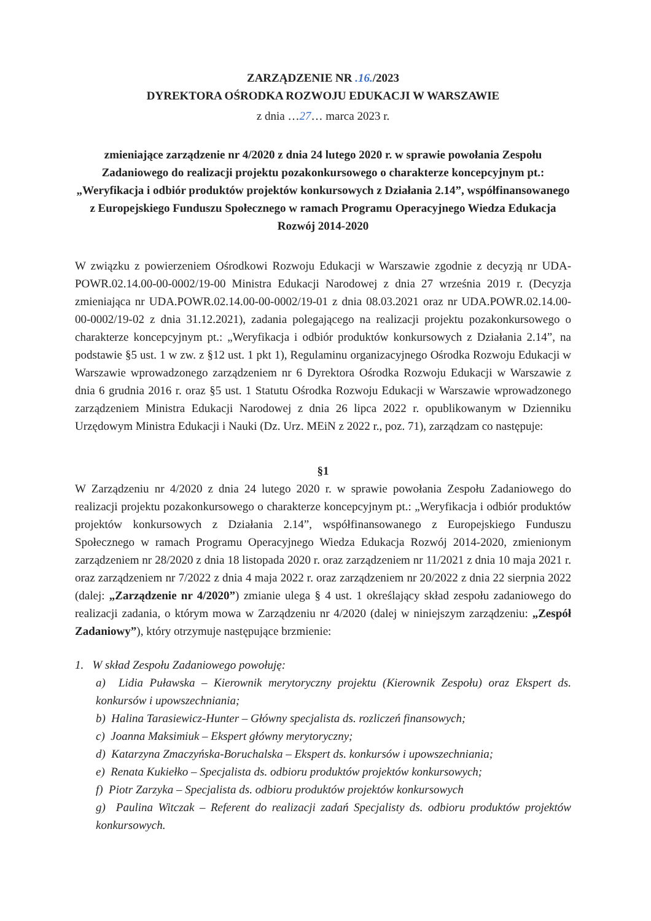ZARZĄDZENIE NR .16./2023
DYREKTORA OŚRODKA ROZWOJU EDUKACJI W WARSZAWIE
z dnia …27… marca 2023 r.
zmieniające zarządzenie nr 4/2020 z dnia 24 lutego 2020 r. w sprawie powołania Zespołu Zadaniowego do realizacji projektu pozakonkursowego o charakterze koncepcyjnym pt.: „Weryfikacja i odbiór produktów projektów konkursowych z Działania 2.14”, współfinansowanego z Europejskiego Funduszu Społecznego w ramach Programu Operacyjnego Wiedza Edukacja Rozwój 2014-2020
W związku z powierzeniem Ośrodkowi Rozwoju Edukacji w Warszawie zgodnie z decyzją nr UDA-POWR.02.14.00-00-0002/19-00 Ministra Edukacji Narodowej z dnia 27 września 2019 r. (Decyzja zmieniająca nr UDA.POWR.02.14.00-00-0002/19-01 z dnia 08.03.2021 oraz nr UDA.POWR.02.14.00-00-0002/19-02 z dnia 31.12.2021), zadania polegającego na realizacji projektu pozakonkursowego o charakterze koncepcyjnym pt.: „Weryfikacja i odbiór produktów konkursowych z Działania 2.14”, na podstawie §5 ust. 1 w zw. z §12 ust. 1 pkt 1), Regulaminu organizacyjnego Ośrodka Rozwoju Edukacji w Warszawie wprowadzonego zarządzeniem nr 6 Dyrektora Ośrodka Rozwoju Edukacji w Warszawie z dnia 6 grudnia 2016 r. oraz §5 ust. 1 Statutu Ośrodka Rozwoju Edukacji w Warszawie wprowadzonego zarządzeniem Ministra Edukacji Narodowej z dnia 26 lipca 2022 r. opublikowanym w Dzienniku Urzędowym Ministra Edukacji i Nauki (Dz. Urz. MEiN z 2022 r., poz. 71), zarządzam co następuje:
§1
W Zarządzeniu nr 4/2020 z dnia 24 lutego 2020 r. w sprawie powołania Zespołu Zadaniowego do realizacji projektu pozakonkursowego o charakterze koncepcyjnym pt.: „Weryfikacja i odbiór produktów projektów konkursowych z Działania 2.14”, współfinansowanego z Europejskiego Funduszu Społecznego w ramach Programu Operacyjnego Wiedza Edukacja Rozwój 2014-2020, zmienionym zarządzeniem nr 28/2020 z dnia 18 listopada 2020 r. oraz zarządzeniem nr 11/2021 z dnia 10 maja 2021 r. oraz zarządzeniem nr 7/2022 z dnia 4 maja 2022 r. oraz zarządzeniem nr 20/2022 z dnia 22 sierpnia 2022 (dalej: „Zarządzenie nr 4/2020”) zmianie ulega § 4 ust. 1 określający skład zespołu zadaniowego do realizacji zadania, o którym mowa w Zarządzeniu nr 4/2020 (dalej w niniejszym zarządzeniu: „Zespół Zadaniowy”), który otrzymuje następujące brzmienie:
1. W skład Zespołu Zadaniowego powołuję:
a) Lidia Puławska – Kierownik merytoryczny projektu (Kierownik Zespołu) oraz Ekspert ds. konkursów i upowszechniania;
b) Halina Tarasiewicz-Hunter – Główny specjalista ds. rozliczeń finansowych;
c) Joanna Maksimiuk – Ekspert główny merytoryczny;
d) Katarzyna Zmaczyńska-Boruchalska – Ekspert ds. konkursów i upowszechniania;
e) Renata Kukiełko – Specjalista ds. odbioru produktów projektów konkursowych;
f) Piotr Zarzyka – Specjalista ds. odbioru produktów projektów konkursowych
g) Paulina Witczak – Referent do realizacji zadań Specjalisty ds. odbioru produktów projektów konkursowych.